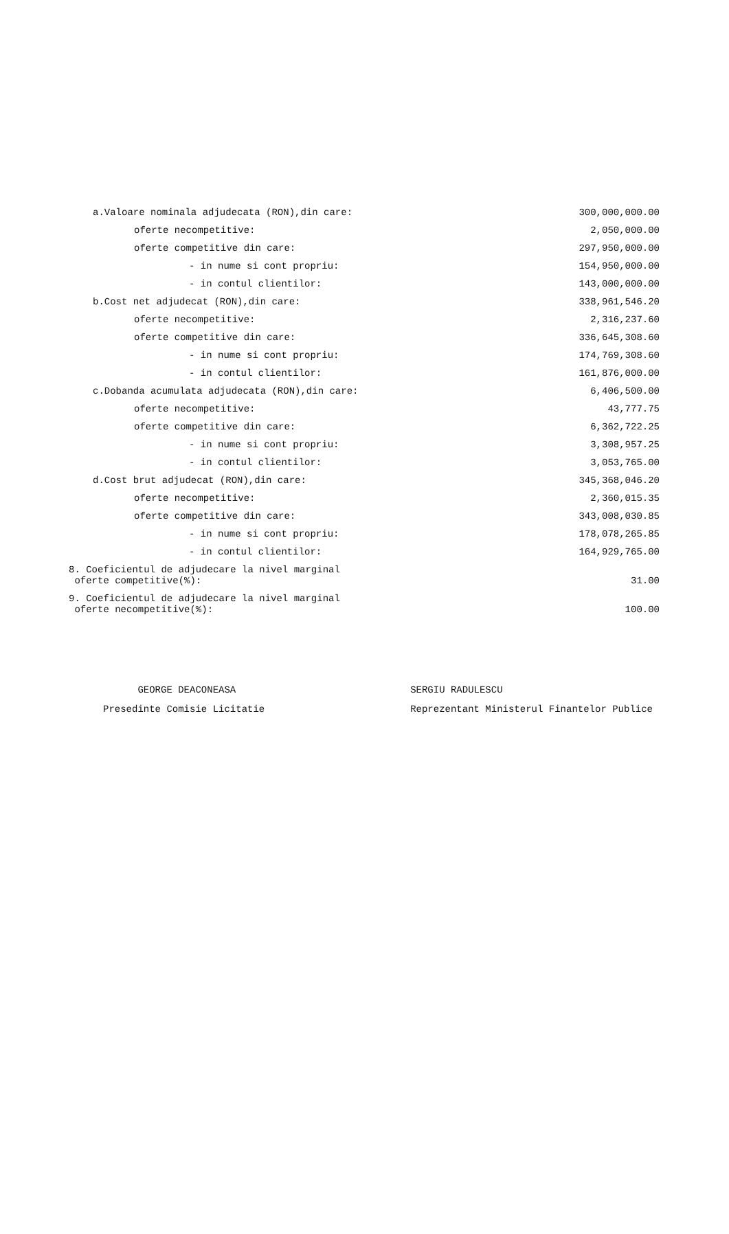| a.Valoare nominala adjudecata (RON),din care: | 300,000,000.00 |
| oferte necompetitive: | 2,050,000.00 |
| oferte competitive din care: | 297,950,000.00 |
| - in nume si cont propriu: | 154,950,000.00 |
| - in contul clientilor: | 143,000,000.00 |
| b.Cost net adjudecat (RON),din care: | 338,961,546.20 |
| oferte necompetitive: | 2,316,237.60 |
| oferte competitive din care: | 336,645,308.60 |
| - in nume si cont propriu: | 174,769,308.60 |
| - in contul clientilor: | 161,876,000.00 |
| c.Dobanda acumulata adjudecata (RON),din care: | 6,406,500.00 |
| oferte necompetitive: | 43,777.75 |
| oferte competitive din care: | 6,362,722.25 |
| - in nume si cont propriu: | 3,308,957.25 |
| - in contul clientilor: | 3,053,765.00 |
| d.Cost brut adjudecat (RON),din care: | 345,368,046.20 |
| oferte necompetitive: | 2,360,015.35 |
| oferte competitive din care: | 343,008,030.85 |
| - in nume si cont propriu: | 178,078,265.85 |
| - in contul clientilor: | 164,929,765.00 |
| 8. Coeficientul de adjudecare la nivel marginal oferte competitive(%): | 31.00 |
| 9. Coeficientul de adjudecare la nivel marginal oferte necompetitive(%): | 100.00 |
GEORGE DEACONEASA
Presedinte Comisie Licitatie
SERGIU RADULESCU
Reprezentant Ministerul Finantelor Publice